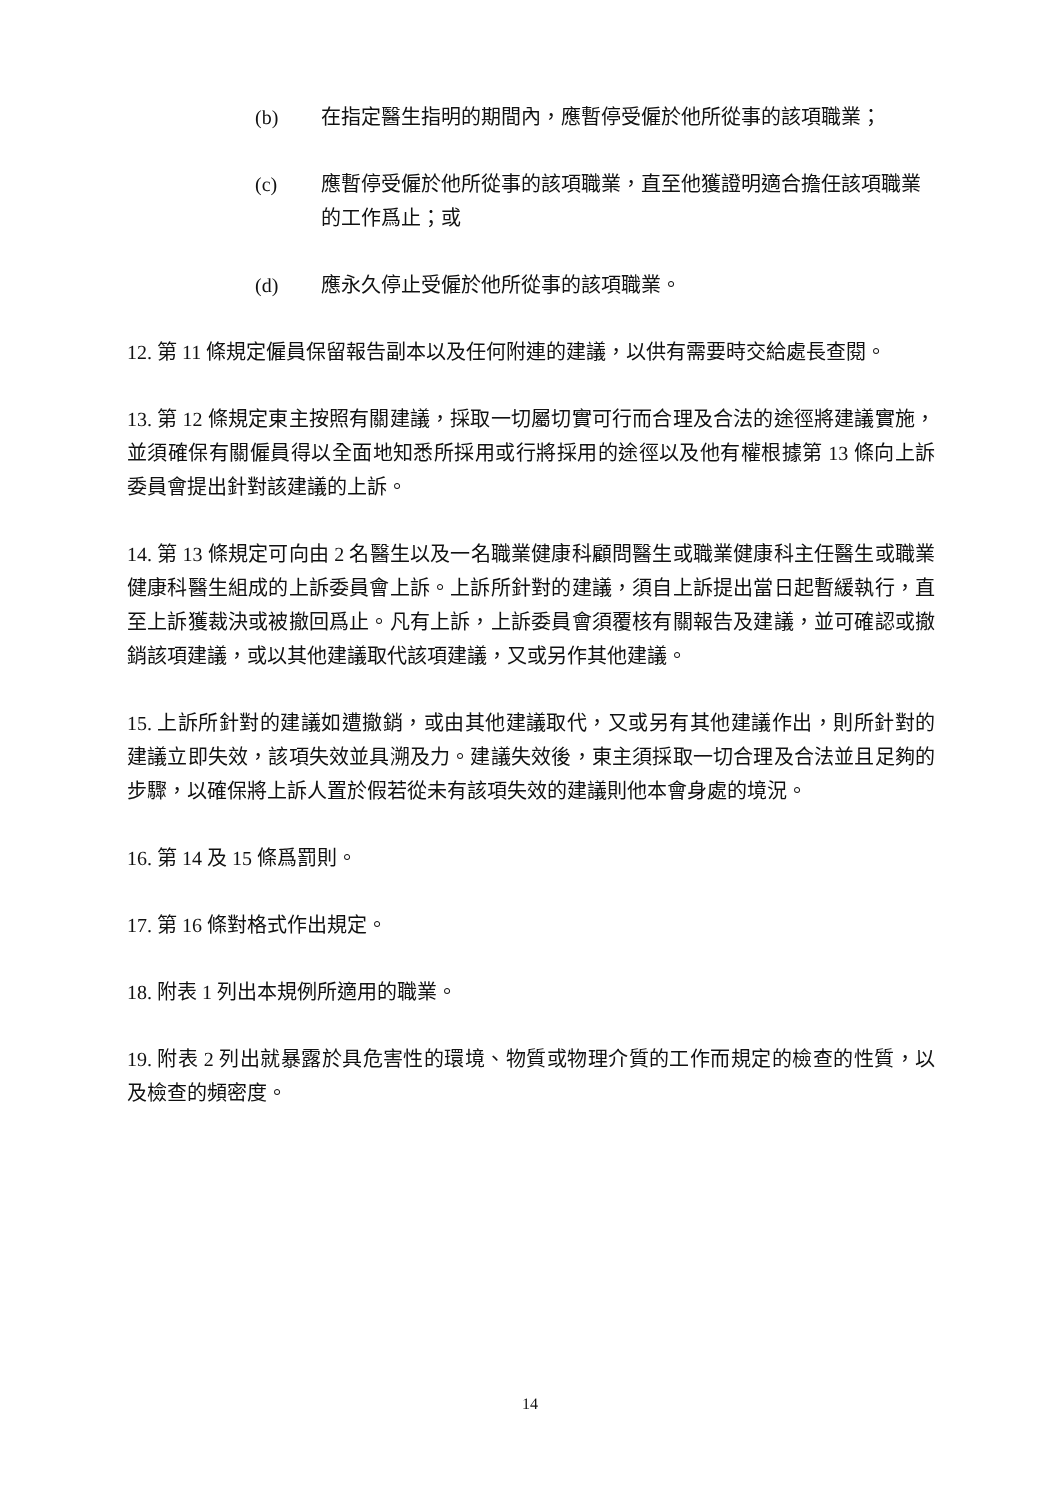(b) 在指定醫生指明的期間內，應暫停受僱於他所從事的該項職業；
(c) 應暫停受僱於他所從事的該項職業，直至他獲證明適合擔任該項職業的工作爲止；或
(d) 應永久停止受僱於他所從事的該項職業。
12. 第 11 條規定僱員保留報告副本以及任何附連的建議，以供有需要時交給處長查閱。
13. 第 12 條規定東主按照有關建議，採取一切屬切實可行而合理及合法的途徑將建議實施，並須確保有關僱員得以全面地知悉所採用或行將採用的途徑以及他有權根據第 13 條向上訴委員會提出針對該建議的上訴。
14. 第 13 條規定可向由 2 名醫生以及一名職業健康科顧問醫生或職業健康科主任醫生或職業健康科醫生組成的上訴委員會上訴。上訴所針對的建議，須自上訴提出當日起暫緩執行，直至上訴獲裁決或被撤回爲止。凡有上訴，上訴委員會須覆核有關報告及建議，並可確認或撤銷該項建議，或以其他建議取代該項建議，又或另作其他建議。
15. 上訴所針對的建議如遭撤銷，或由其他建議取代，又或另有其他建議作出，則所針對的建議立即失效，該項失效並具溯及力。建議失效後，東主須採取一切合理及合法並且足夠的步驟，以確保將上訴人置於假若從未有該項失效的建議則他本會身處的境況。
16. 第 14 及 15 條爲罰則。
17. 第 16 條對格式作出規定。
18. 附表 1 列出本規例所適用的職業。
19. 附表 2 列出就暴露於具危害性的環境、物質或物理介質的工作而規定的檢查的性質，以及檢查的頻密度。
14